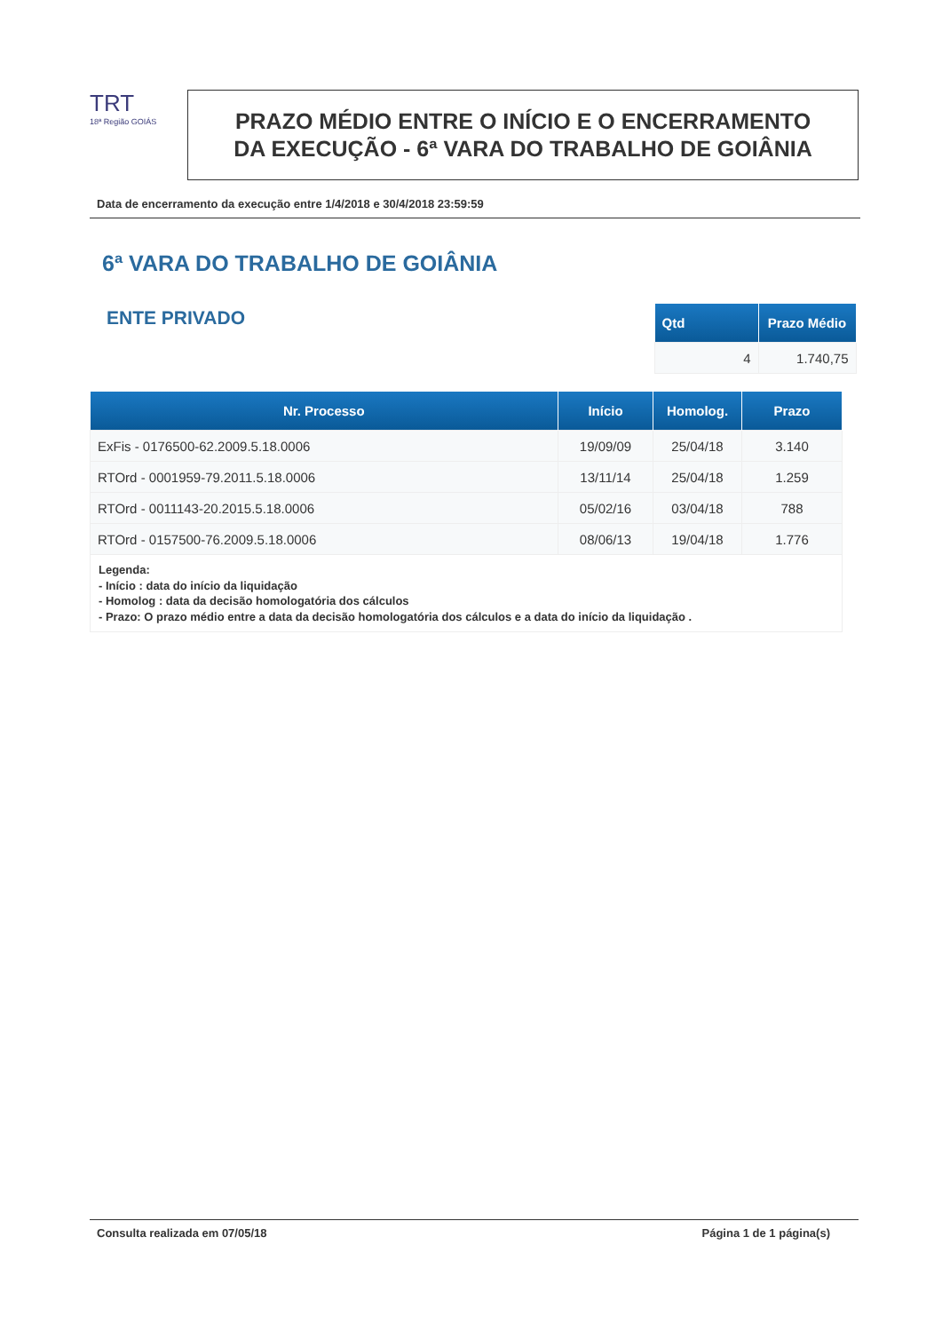TRT
18ª Região GOIÁS
PRAZO MÉDIO ENTRE O INÍCIO E O ENCERRAMENTO
DA EXECUÇÃO - 6ª VARA DO TRABALHO DE GOIÂNIA
Data de encerramento da execução entre 1/4/2018 e 30/4/2018 23:59:59
6ª VARA DO TRABALHO DE GOIÂNIA
ENTE PRIVADO
| Qtd | Prazo Médio |
| --- | --- |
| 4 | 1.740,75 |
| Nr. Processo | Início | Homolog. | Prazo |
| --- | --- | --- | --- |
| ExFis - 0176500-62.2009.5.18.0006 | 19/09/09 | 25/04/18 | 3.140 |
| RTOrd - 0001959-79.2011.5.18.0006 | 13/11/14 | 25/04/18 | 1.259 |
| RTOrd - 0011143-20.2015.5.18.0006 | 05/02/16 | 03/04/18 | 788 |
| RTOrd - 0157500-76.2009.5.18.0006 | 08/06/13 | 19/04/18 | 1.776 |
| Legenda: - Início : data do início da liquidação - Homolog : data da decisão homologatória dos cálculos - Prazo: O prazo médio entre a data da decisão homologatória dos cálculos e a data do início da liquidação . | | | |
Consulta realizada em 07/05/18 Página 1 de 1 página(s)